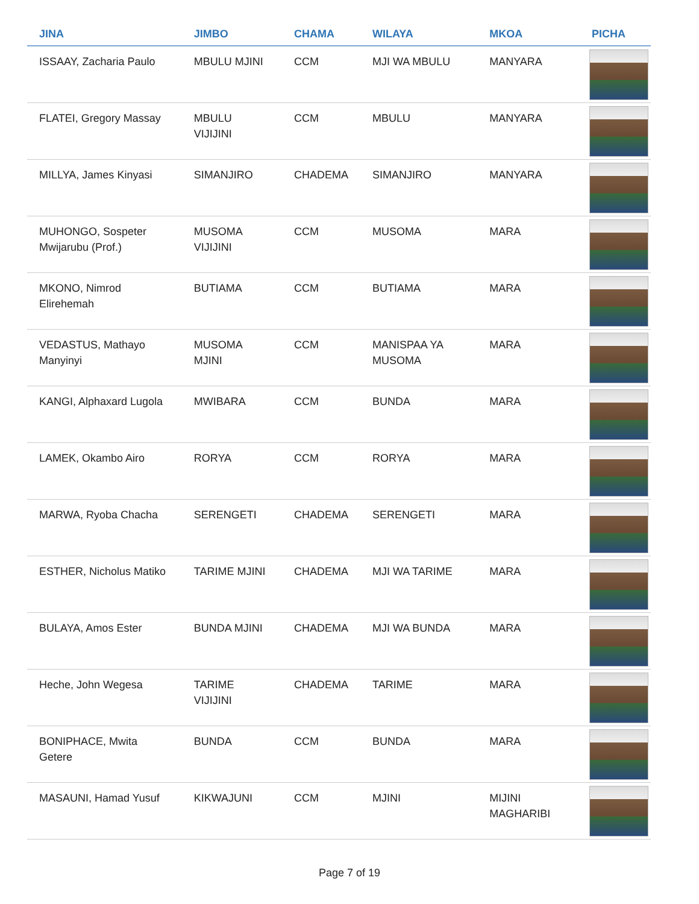| JINA | JIMBO | CHAMA | WILAYA | MKOA | PICHA |
| --- | --- | --- | --- | --- | --- |
| ISSAAY, Zacharia Paulo | MBULU MJINI | CCM | MJI WA MBULU | MANYARA | |
| FLATEI, Gregory Massay | MBULU VIJIJINI | CCM | MBULU | MANYARA | |
| MILLYA, James Kinyasi | SIMANJIRO | CHADEMA | SIMANJIRO | MANYARA | |
| MUHONGO, Sospeter Mwijarubu (Prof.) | MUSOMA VIJIJINI | CCM | MUSOMA | MARA | |
| MKONO, Nimrod Elirehemah | BUTIAMA | CCM | BUTIAMA | MARA | |
| VEDASTUS, Mathayo Manyinyi | MUSOMA MJINI | CCM | MANISPAA YA MUSOMA | MARA | |
| KANGI, Alphaxard Lugola | MWIBARA | CCM | BUNDA | MARA | |
| LAMEK, Okambo Airo | RORYA | CCM | RORYA | MARA | |
| MARWA, Ryoba Chacha | SERENGETI | CHADEMA | SERENGETI | MARA | |
| ESTHER, Nicholus Matiko | TARIME MJINI | CHADEMA | MJI WA TARIME | MARA | |
| BULAYA, Amos Ester | BUNDA MJINI | CHADEMA | MJI WA BUNDA | MARA | |
| Heche, John Wegesa | TARIME VIJIJINI | CHADEMA | TARIME | MARA | |
| BONIPHACE, Mwita Getere | BUNDA | CCM | BUNDA | MARA | |
| MASAUNI, Hamad Yusuf | KIKWAJUNI | CCM | MJINI | MIJINI MAGHARIBI | |
Page 7 of 19